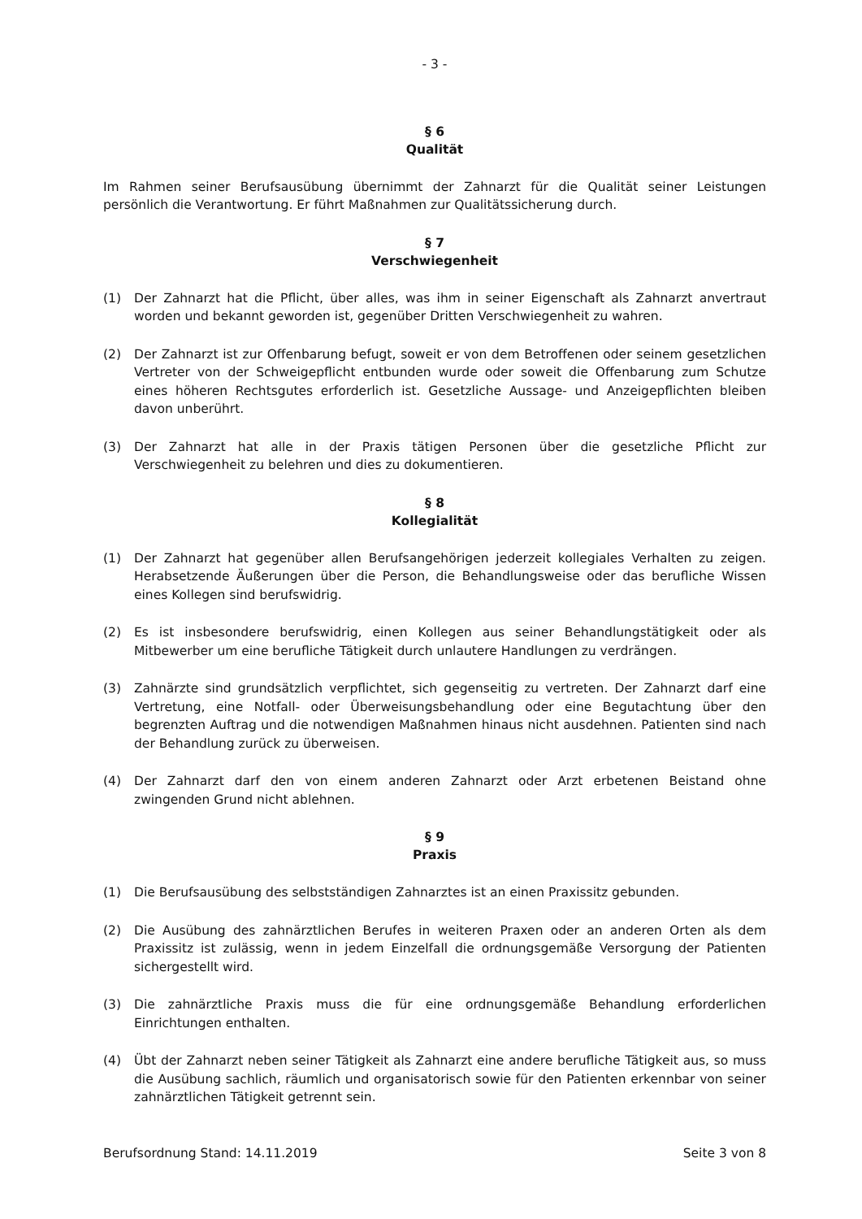- 3 -
§ 6
Qualität
Im Rahmen seiner Berufsausübung übernimmt der Zahnarzt für die Qualität seiner Leistungen persönlich die Verantwortung. Er führt Maßnahmen zur Qualitätssicherung durch.
§ 7
Verschwiegenheit
(1) Der Zahnarzt hat die Pflicht, über alles, was ihm in seiner Eigenschaft als Zahnarzt anvertraut worden und bekannt geworden ist, gegenüber Dritten Verschwiegenheit zu wahren.
(2) Der Zahnarzt ist zur Offenbarung befugt, soweit er von dem Betroffenen oder seinem gesetzlichen Vertreter von der Schweigepflicht entbunden wurde oder soweit die Offenbarung zum Schutze eines höheren Rechtsgutes erforderlich ist. Gesetzliche Aussage- und Anzeigepflichten bleiben davon unberührt.
(3) Der Zahnarzt hat alle in der Praxis tätigen Personen über die gesetzliche Pflicht zur Verschwiegenheit zu belehren und dies zu dokumentieren.
§ 8
Kollegialität
(1) Der Zahnarzt hat gegenüber allen Berufsangehörigen jederzeit kollegiales Verhalten zu zeigen. Herabsetzende Äußerungen über die Person, die Behandlungsweise oder das berufliche Wissen eines Kollegen sind berufswidrig.
(2) Es ist insbesondere berufswidrig, einen Kollegen aus seiner Behandlungstätigkeit oder als Mitbewerber um eine berufliche Tätigkeit durch unlautere Handlungen zu verdrängen.
(3) Zahnärzte sind grundsätzlich verpflichtet, sich gegenseitig zu vertreten. Der Zahnarzt darf eine Vertretung, eine Notfall- oder Überweisungsbehandlung oder eine Begutachtung über den begrenzten Auftrag und die notwendigen Maßnahmen hinaus nicht ausdehnen. Patienten sind nach der Behandlung zurück zu überweisen.
(4) Der Zahnarzt darf den von einem anderen Zahnarzt oder Arzt erbetenen Beistand ohne zwingenden Grund nicht ablehnen.
§ 9
Praxis
(1) Die Berufsausübung des selbstständigen Zahnarztes ist an einen Praxissitz gebunden.
(2) Die Ausübung des zahnärztlichen Berufes in weiteren Praxen oder an anderen Orten als dem Praxissitz ist zulässig, wenn in jedem Einzelfall die ordnungsgemäße Versorgung der Patienten sichergestellt wird.
(3) Die zahnärztliche Praxis muss die für eine ordnungsgemäße Behandlung erforderlichen Einrichtungen enthalten.
(4) Übt der Zahnarzt neben seiner Tätigkeit als Zahnarzt eine andere berufliche Tätigkeit aus, so muss die Ausübung sachlich, räumlich und organisatorisch sowie für den Patienten erkennbar von seiner zahnärztlichen Tätigkeit getrennt sein.
Berufsordnung Stand: 14.11.2019 Seite 3 von 8